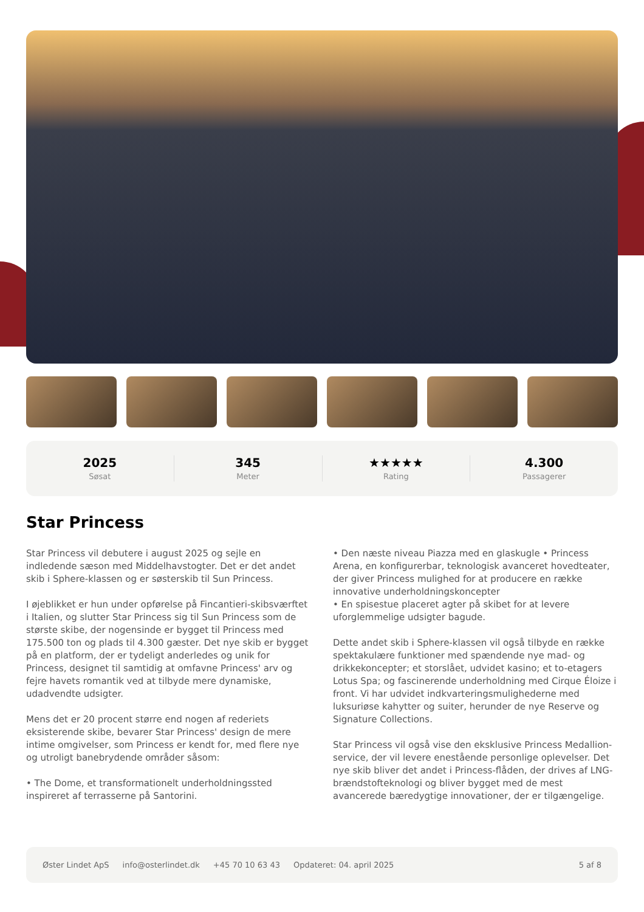2025
Søsat
345
Meter
★★★★★
Rating
4.300
Passagerer
Star Princess
Star Princess vil debutere i august 2025 og sejle en indledende sæson med Middelhavstogter. Det er det andet skib i Sphere-klassen og er søsterskib til Sun Princess.
I øjeblikket er hun under opførelse på Fincantieri-skibsværftet i Italien, og slutter Star Princess sig til Sun Princess som de største skibe, der nogensinde er bygget til Princess med 175.500 ton og plads til 4.300 gæster. Det nye skib er bygget på en platform, der er tydeligt anderledes og unik for Princess, designet til samtidig at omfavne Princess' arv og fejre havets romantik ved at tilbyde mere dynamiske, udadvendte udsigter.
Mens det er 20 procent større end nogen af rederiets eksisterende skibe, bevarer Star Princess' design de mere intime omgivelser, som Princess er kendt for, med flere nye og utroligt banebrydende områder såsom:
• The Dome, et transformationelt underholdningssted inspireret af terrasserne på Santorini.
• Den næste niveau Piazza med en glaskugle • Princess Arena, en konfigurerbar, teknologisk avanceret hovedteater, der giver Princess mulighed for at producere en række innovative underholdningskoncepter
• En spisestue placeret agter på skibet for at levere uforglemmelige udsigter bagude.
Dette andet skib i Sphere-klassen vil også tilbyde en række spektakulære funktioner med spændende nye mad- og drikkekoncepter; et storslået, udvidet kasino; et to-etagers Lotus Spa; og fascinerende underholdning med Cirque Éloize i front. Vi har udvidet indkvarteringsmulighederne med luksuriøse kahytter og suiter, herunder de nye Reserve og Signature Collections.
Star Princess vil også vise den eksklusive Princess Medallion-service, der vil levere enestående personlige oplevelser. Det nye skib bliver det andet i Princess-flåden, der drives af LNG-brændstofteknologi og bliver bygget med de mest avancerede bæredygtige innovationer, der er tilgængelige.
Øster Lindet ApS info@osterlindet.dk +45 70 10 63 43 Opdateret: 04. april 2025 5 af 8